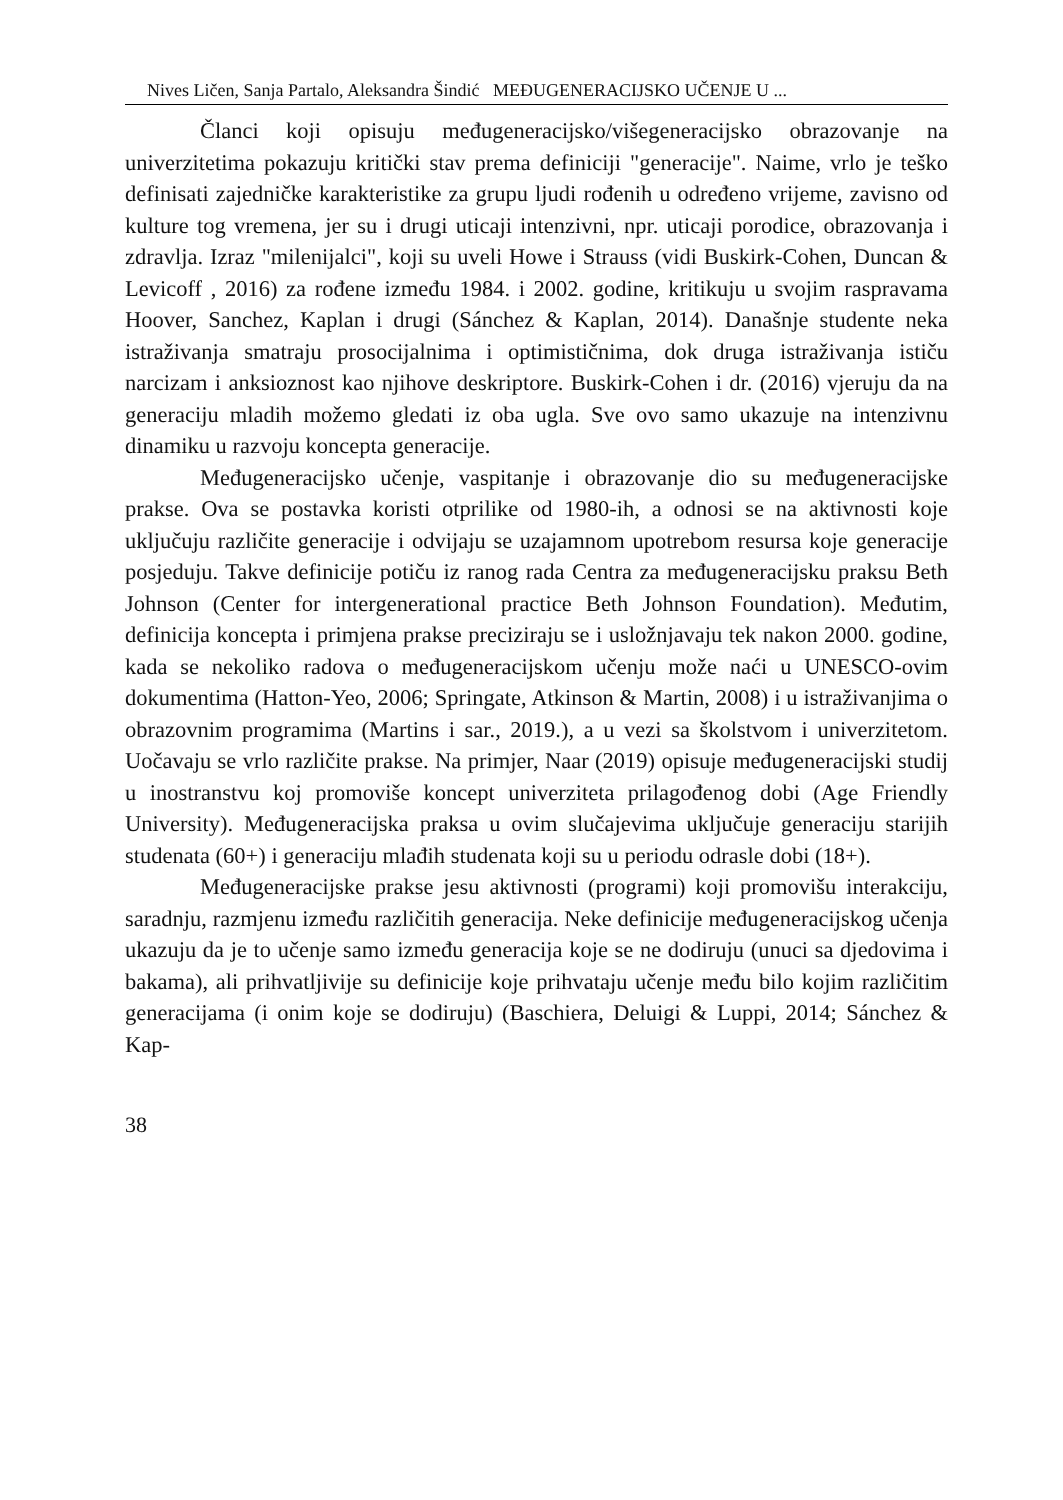Nives Ličen, Sanja Partalo, Aleksandra Šindić MEĐUGENERACIJSKO UČENJE U ...
Članci koji opisuju međugeneracijsko/višegeneracijsko obrazovanje na univerzitetima pokazuju kritički stav prema definiciji "generacije". Naime, vrlo je teško definisati zajedničke karakteristike za grupu ljudi rođenih u određeno vrijeme, zavisno od kulture tog vremena, jer su i drugi uticaji intenzivni, npr. uticaji porodice, obrazovanja i zdravlja. Izraz "milenijalci", koji su uveli Howe i Strauss (vidi Buskirk-Cohen, Duncan & Levicoff , 2016) za rođene između 1984. i 2002. godine, kritikuju u svojim raspravama Hoover, Sanchez, Kaplan i drugi (Sánchez & Kaplan, 2014). Današnje studente neka istraživanja smatraju prosocijalnima i optimističnima, dok druga istraživanja ističu narcizam i anksioznost kao njihove deskriptore. Buskirk-Cohen i dr. (2016) vjeruju da na generaciju mladih možemo gledati iz oba ugla. Sve ovo samo ukazuje na intenzivnu dinamiku u razvoju koncepta generacije.
Međugeneracijsko učenje, vaspitanje i obrazovanje dio su međugeneracijske prakse. Ova se postavka koristi otprilike od 1980-ih, a odnosi se na aktivnosti koje uključuju različite generacije i odvijaju se uzajamnom upotrebom resursa koje generacije posjeduju. Takve definicije potiču iz ranog rada Centra za međugeneracijsku praksu Beth Johnson (Center for intergenerational practice Beth Johnson Foundation). Međutim, definicija koncepta i primjena prakse preciziraju se i usložnjavaju tek nakon 2000. godine, kada se nekoliko radova o međugeneracijskom učenju može naći u UNESCO-ovim dokumentima (Hatton-Yeo, 2006; Springate, Atkinson & Martin, 2008) i u istraživanjima o obrazovnim programima (Martins i sar., 2019.), a u vezi sa školstvom i univerzitetom. Uočavaju se vrlo različite prakse. Na primjer, Naar (2019) opisuje međugeneracijski studij u inostranstvu koj promoviše koncept univerziteta prilagođenog dobi (Age Friendly University). Međugeneracijska praksa u ovim slučajevima uključuje generaciju starijih studenata (60+) i generaciju mlađih studenata koji su u periodu odrasle dobi (18+).
Međugeneracijske prakse jesu aktivnosti (programi) koji promovišu interakciju, saradnju, razmjenu između različitih generacija. Neke definicije međugeneracijskog učenja ukazuju da je to učenje samo između generacija koje se ne dodiruju (unuci sa djedovima i bakama), ali prihvatljivije su definicije koje prihvataju učenje među bilo kojim različitim generacijama (i onim koje se dodiruju) (Baschiera, Deluigi & Luppi, 2014; Sánchez & Kap-
38